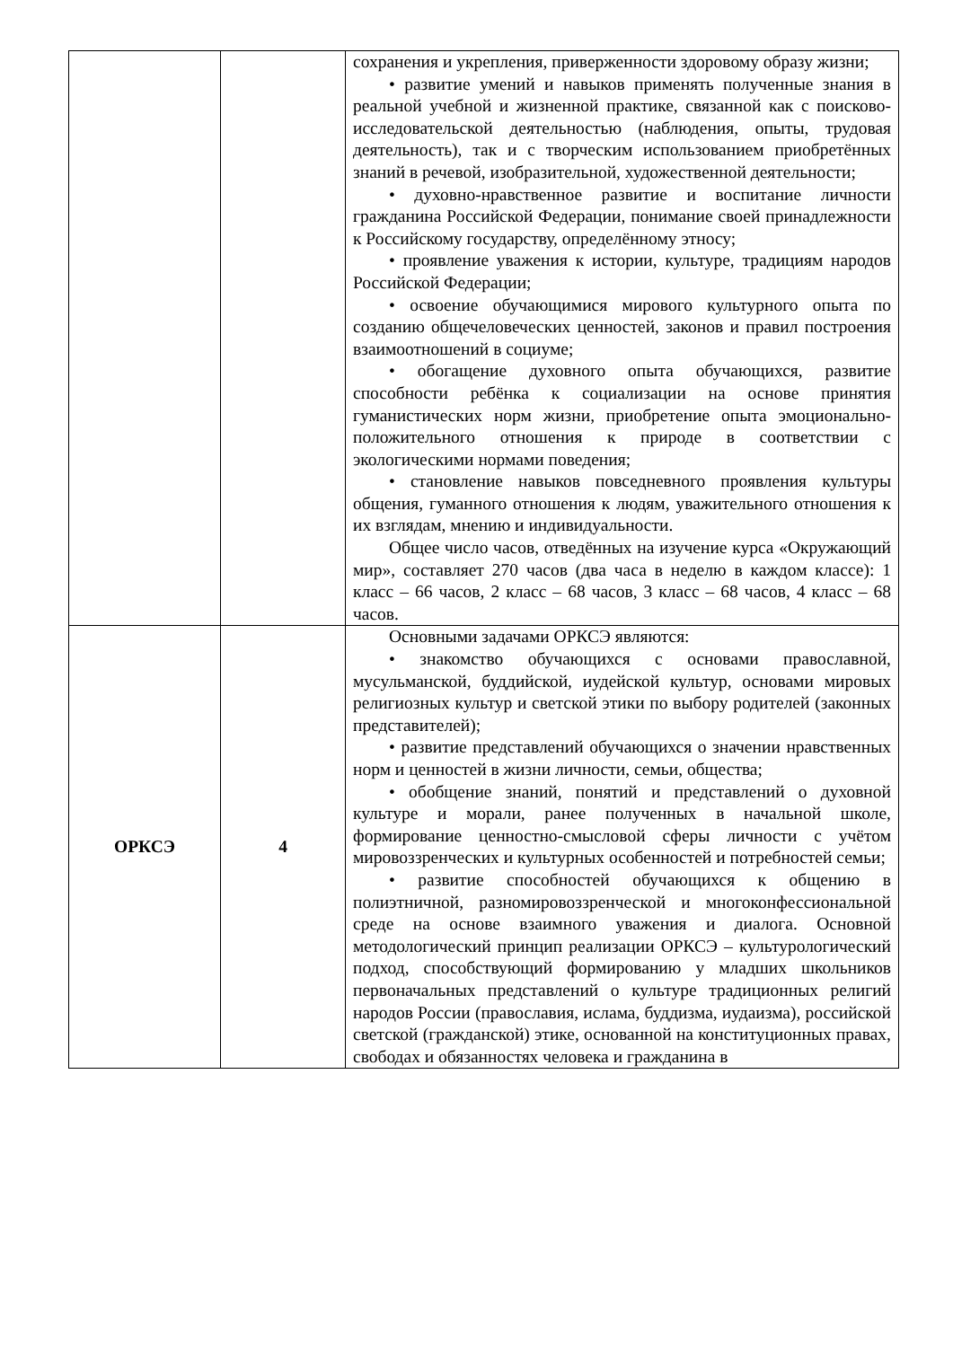| | | сохранения и укрепления, приверженности здоровому образу жизни; • развитие умений и навыков применять полученные знания в реальной учебной и жизненной практике, связанной как с поисково-исследовательской деятельностью (наблюдения, опыты, трудовая деятельность), так и с творческим использованием приобретённых знаний в речевой, изобразительной, художественной деятельности; • духовно-нравственное развитие и воспитание личности гражданина Российской Федерации, понимание своей принадлежности к Российскому государству, определённому этносу; • проявление уважения к истории, культуре, традициям народов Российской Федерации; • освоение обучающимися мирового культурного опыта по созданию общечеловеческих ценностей, законов и правил построения взаимоотношений в социуме; • обогащение духовного опыта обучающихся, развитие способности ребёнка к социализации на основе принятия гуманистических норм жизни, приобретение опыта эмоционально-положительного отношения к природе в соответствии с экологическими нормами поведения; • становление навыков повседневного проявления культуры общения, гуманного отношения к людям, уважительного отношения к их взглядам, мнению и индивидуальности. Общее число часов, отведённых на изучение курса «Окружающий мир», составляет 270 часов (два часа в неделю в каждом классе): 1 класс – 66 часов, 2 класс – 68 часов, 3 класс – 68 часов, 4 класс – 68 часов. |
| ОРКСЭ | 4 | Основными задачами ОРКСЭ являются: • знакомство обучающихся с основами православной, мусульманской, буддийской, иудейской культур, основами мировых религиозных культур и светской этики по выбору родителей (законных представителей); • развитие представлений обучающихся о значении нравственных норм и ценностей в жизни личности, семьи, общества; • обобщение знаний, понятий и представлений о духовной культуре и морали, ранее полученных в начальной школе, формирование ценностно-смысловой сферы личности с учётом мировоззренческих и культурных особенностей и потребностей семьи; • развитие способностей обучающихся к общению в полиэтничной, разномировоззренческой и многоконфессиональной среде на основе взаимного уважения и диалога. Основной методологический принцип реализации ОРКСЭ – культурологический подход, способствующий формированию у младших школьников первоначальных представлений о культуре традиционных религий народов России (православия, ислама, буддизма, иудаизма), российской светской (гражданской) этике, основанной на конституционных правах, свободах и обязанностях человека и гражданина в |